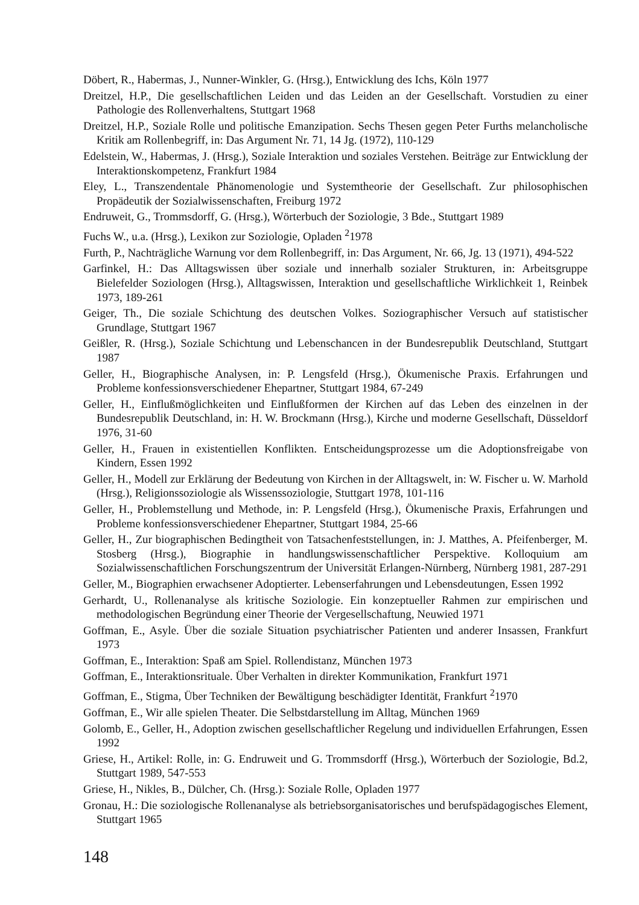Döbert, R., Habermas, J., Nunner-Winkler, G. (Hrsg.), Entwicklung des Ichs, Köln 1977
Dreitzel, H.P., Die gesellschaftlichen Leiden und das Leiden an der Gesellschaft. Vorstudien zu einer Pathologie des Rollenverhaltens, Stuttgart 1968
Dreitzel, H.P., Soziale Rolle und politische Emanzipation. Sechs Thesen gegen Peter Furths melancholische Kritik am Rollenbegriff, in: Das Argument Nr. 71, 14 Jg. (1972), 110-129
Edelstein, W., Habermas, J. (Hrsg.), Soziale Interaktion und soziales Verstehen. Beiträge zur Entwicklung der Interaktionskompetenz, Frankfurt 1984
Eley, L., Transzendentale Phänomenologie und Systemtheorie der Gesellschaft. Zur philosophischen Propädeutik der Sozialwissenschaften, Freiburg 1972
Endruweit, G., Trommsdorff, G. (Hrsg.), Wörterbuch der Soziologie, 3 Bde., Stuttgart 1989
Fuchs W., u.a. (Hrsg.), Lexikon zur Soziologie, Opladen <sup>2</sup>1978
Furth, P., Nachträgliche Warnung vor dem Rollenbegriff, in: Das Argument, Nr. 66, Jg. 13 (1971), 494-522
Garfinkel, H.: Das Alltagswissen über soziale und innerhalb sozialer Strukturen, in: Arbeitsgruppe Bielefelder Soziologen (Hrsg.), Alltagswissen, Interaktion und gesellschaftliche Wirklichkeit 1, Reinbek 1973, 189-261
Geiger, Th., Die soziale Schichtung des deutschen Volkes. Soziographischer Versuch auf statistischer Grundlage, Stuttgart 1967
Geißler, R. (Hrsg.), Soziale Schichtung und Lebenschancen in der Bundesrepublik Deutschland, Stuttgart 1987
Geller, H., Biographische Analysen, in: P. Lengsfeld (Hrsg.), Ökumenische Praxis. Erfahrungen und Probleme konfessionsverschiedener Ehepartner, Stuttgart 1984, 67-249
Geller, H., Einflußmöglichkeiten und Einflußformen der Kirchen auf das Leben des einzelnen in der Bundesrepublik Deutschland, in: H. W. Brockmann (Hrsg.), Kirche und moderne Gesellschaft, Düsseldorf 1976, 31-60
Geller, H., Frauen in existentiellen Konflikten. Entscheidungsprozesse um die Adoptionsfreigabe von Kindern, Essen 1992
Geller, H., Modell zur Erklärung der Bedeutung von Kirchen in der Alltagswelt, in: W. Fischer u. W. Marhold (Hrsg.), Religionssoziologie als Wissenssoziologie, Stuttgart 1978, 101-116
Geller, H., Problemstellung und Methode, in: P. Lengsfeld (Hrsg.), Ökumenische Praxis, Erfahrungen und Probleme konfessionsverschiedener Ehepartner, Stuttgart 1984, 25-66
Geller, H., Zur biographischen Bedingtheit von Tatsachenfeststellungen, in: J. Matthes, A. Pfeifenberger, M. Stosberg (Hrsg.), Biographie in handlungswissenschaftlicher Perspektive. Kolloquium am Sozialwissenschaftlichen Forschungszentrum der Universität Erlangen-Nürnberg, Nürnberg 1981, 287-291
Geller, M., Biographien erwachsener Adoptierter. Lebenserfahrungen und Lebensdeutungen, Essen 1992
Gerhardt, U., Rollenanalyse als kritische Soziologie. Ein konzeptueller Rahmen zur empirischen und methodologischen Begründung einer Theorie der Vergesellschaftung, Neuwied 1971
Goffman, E., Asyle. Über die soziale Situation psychiatrischer Patienten und anderer Insassen, Frankfurt 1973
Goffman, E., Interaktion: Spaß am Spiel. Rollendistanz, München 1973
Goffman, E., Interaktionsrituale. Über Verhalten in direkter Kommunikation, Frankfurt 1971
Goffman, E., Stigma, Über Techniken der Bewältigung beschädigter Identität, Frankfurt <sup>2</sup>1970
Goffman, E., Wir alle spielen Theater. Die Selbstdarstellung im Alltag, München 1969
Golomb, E., Geller, H., Adoption zwischen gesellschaftlicher Regelung und individuellen Erfahrungen, Essen 1992
Griese, H., Artikel: Rolle, in: G. Endruweit und G. Trommsdorff (Hrsg.), Wörterbuch der Soziologie, Bd.2, Stuttgart 1989, 547-553
Griese, H., Nikles, B., Dülcher, Ch. (Hrsg.): Soziale Rolle, Opladen 1977
Gronau, H.: Die soziologische Rollenanalyse als betriebsorganisatorisches und berufspädagogisches Element, Stuttgart 1965
148